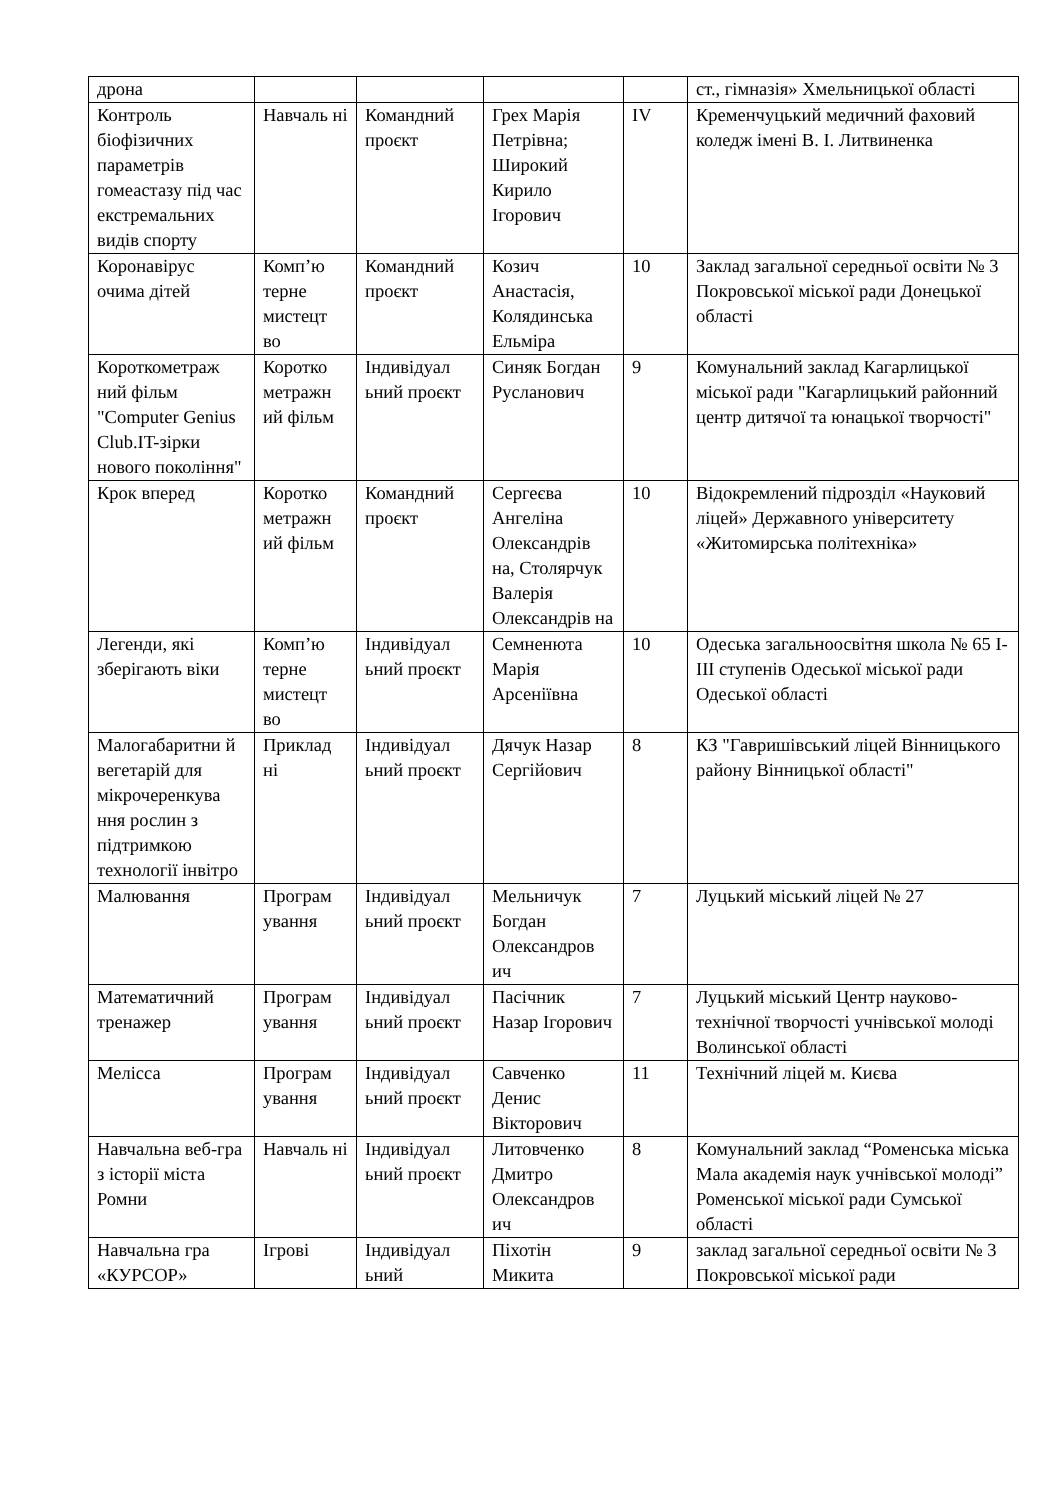| дрона | | | | | ст., гімназія» Хмельницької області |
| Контроль біофізичних параметрів гомеастазу під час екстремальних видів спорту | Навчаль ні | Командний проєкт | Грех Марія Петрівна; Широкий Кирило Ігорович | IV | Кременчуцький медичний фаховий коледж імені В. І. Литвиненка |
| Коронавірус очима дітей | Комп’ю терне мистецт во | Командний проєкт | Козич Анастасія, Колядинська Ельміра | 10 | Заклад загальної середньої освіти № 3 Покровської міської ради Донецької області |
| Короткометраж ний фільм "Computer Genius Club.IT-зірки нового покоління" | Коротко метражн ий фільм | Індивідуал ьний проєкт | Синяк Богдан Русланович | 9 | Комунальний заклад Кагарлицької міської ради "Кагарлицький районний центр дитячої та юнацької творчості" |
| Крок вперед | Коротко метражн ий фільм | Командний проєкт | Сергеєва Ангеліна Олександрів на, Столярчук Валерія Олександрів на | 10 | Відокремлений підрозділ «Науковий ліцей» Державного університету «Житомирська політехніка» |
| Легенди, які зберігають віки | Комп’ю терне мистецт во | Індивідуал ьний проєкт | Семненюта Марія Арсеніївна | 10 | Одеська загальноосвітня школа № 65 І-ІІІ ступенів Одеської міської ради Одеської області |
| Малогабаритни й вегетарій для мікрочеренкува ння рослин з підтримкою технології інвітро | Приклад ні | Індивідуал ьний проєкт | Дячук Назар Сергійович | 8 | КЗ "Гавришівський ліцей Вінницького району Вінницької області" |
| Малювання | Програм ування | Індивідуал ьний проєкт | Мельничук Богдан Олександров ич | 7 | Луцький міський ліцей № 27 |
| Математичний тренажер | Програм ування | Індивідуал ьний проєкт | Пасічник Назар Ігорович | 7 | Луцький міський Центр науково-технічної творчості учнівської молоді Волинської області |
| Мелісса | Програм ування | Індивідуал ьний проєкт | Савченко Денис Вікторович | 11 | Технічний ліцей м. Києва |
| Навчальна веб-гра з історії міста Ромни | Навчаль ні | Індивідуал ьний проєкт | Литовченко Дмитро Олександров ич | 8 | Комунальний заклад “Роменська міська Мала академія наук учнівської молоді” Роменської міської ради Сумської області |
| Навчальна гра «КУРСОР» | Ігрові | Індивідуал ьний | Піхотін Микита | 9 | заклад загальної середньої освіти № 3 Покровської міської ради |